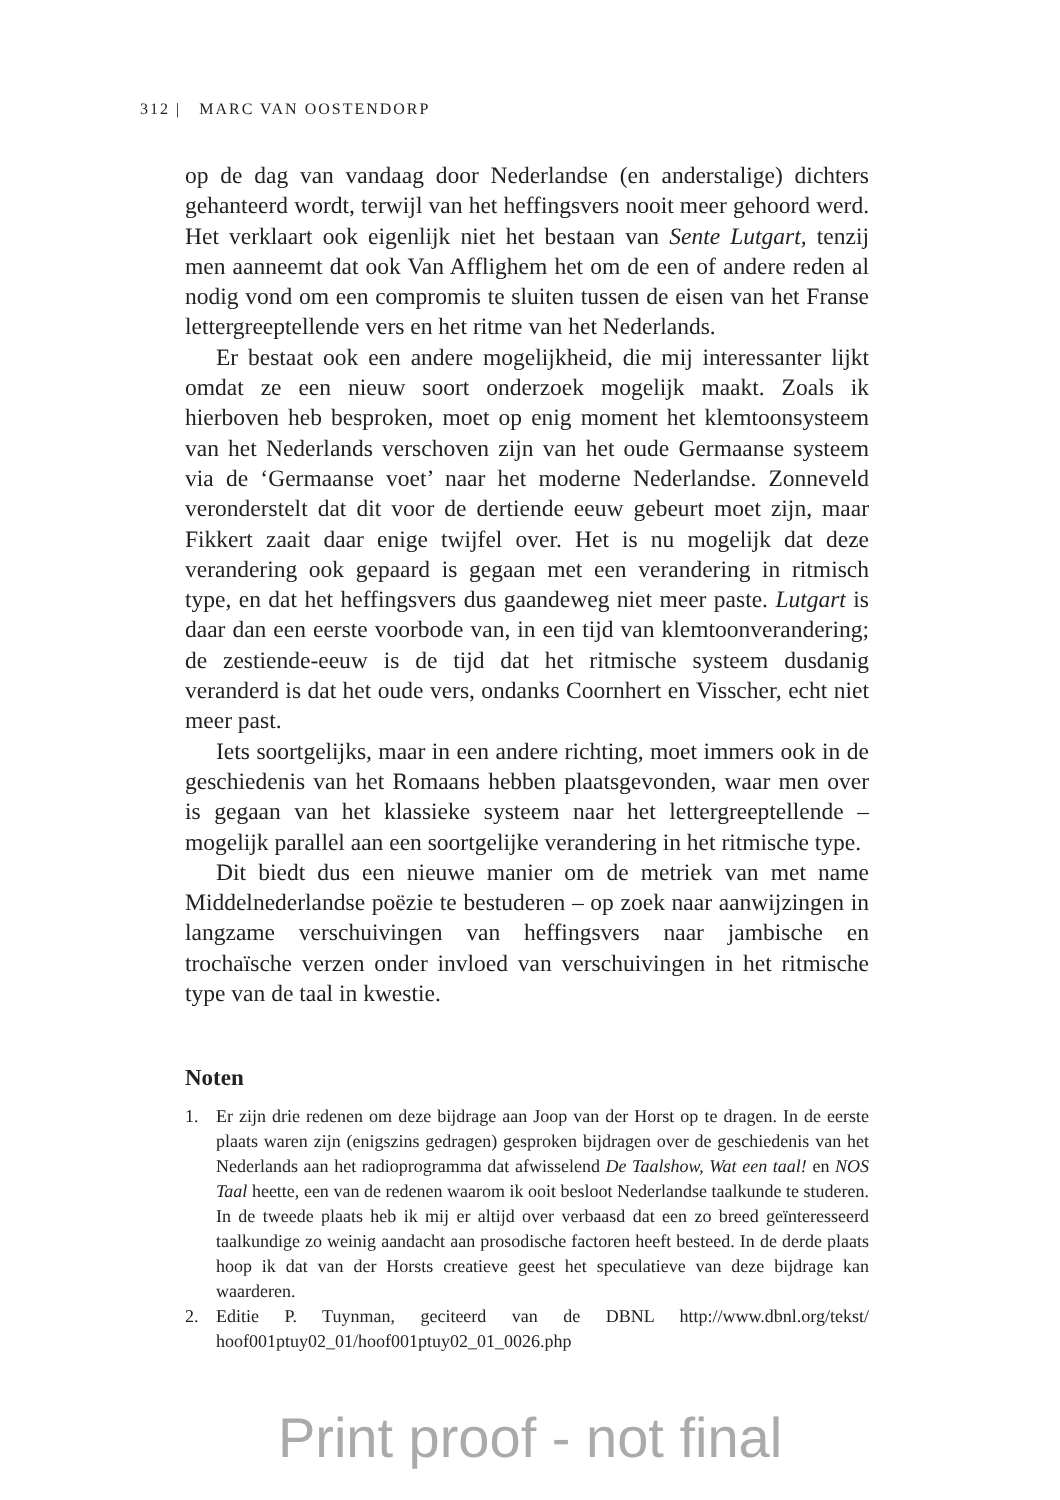312 | MARC VAN OOSTENDORP
op de dag van vandaag door Nederlandse (en anderstalige) dichters gehanteerd wordt, terwijl van het heffingsvers nooit meer gehoord werd. Het verklaart ook eigenlijk niet het bestaan van Sente Lutgart, tenzij men aanneemt dat ook Van Afflighem het om de een of andere reden al nodig vond om een compromis te sluiten tussen de eisen van het Franse lettergreeptellende vers en het ritme van het Nederlands.
Er bestaat ook een andere mogelijkheid, die mij interessanter lijkt omdat ze een nieuw soort onderzoek mogelijk maakt. Zoals ik hierboven heb besproken, moet op enig moment het klemtoonsysteem van het Nederlands verschoven zijn van het oude Germaanse systeem via de ‘Germaanse voet’ naar het moderne Nederlandse. Zonneveld veronderstelt dat dit voor de dertiende eeuw gebeurt moet zijn, maar Fikkert zaait daar enige twijfel over. Het is nu mogelijk dat deze verandering ook gepaard is gegaan met een verandering in ritmisch type, en dat het heffingsvers dus gaandeweg niet meer paste. Lutgart is daar dan een eerste voorbode van, in een tijd van klemtoonverandering; de zestiende-eeuw is de tijd dat het ritmische systeem dusdanig veranderd is dat het oude vers, ondanks Coornhert en Visscher, echt niet meer past.
Iets soortgelijks, maar in een andere richting, moet immers ook in de geschiedenis van het Romaans hebben plaatsgevonden, waar men over is gegaan van het klassieke systeem naar het lettergreeptellende – mogelijk parallel aan een soortgelijke verandering in het ritmische type.
Dit biedt dus een nieuwe manier om de metriek van met name Middelnederlandse poëzie te bestuderen – op zoek naar aanwijzingen in langzame verschuivingen van heffingsvers naar jambische en trochaïsche verzen onder invloed van verschuivingen in het ritmische type van de taal in kwestie.
Noten
1. Er zijn drie redenen om deze bijdrage aan Joop van der Horst op te dragen. In de eerste plaats waren zijn (enigszins gedragen) gesproken bijdragen over de geschiedenis van het Nederlands aan het radioprogramma dat afwisselend De Taalshow, Wat een taal! en NOS Taal heette, een van de redenen waarom ik ooit besloot Nederlandse taalkunde te studeren. In de tweede plaats heb ik mij er altijd over verbaasd dat een zo breed geïnteresseerd taalkundige zo weinig aandacht aan prosodische factoren heeft besteed. In de derde plaats hoop ik dat van der Horsts creatieve geest het speculatieve van deze bijdrage kan waarderen.
2. Editie P. Tuynman, geciteerd van de DBNL http://www.dbnl.org/tekst/ hoof001ptuy02_01/hoof001ptuy02_01_0026.php
Print proof - not final